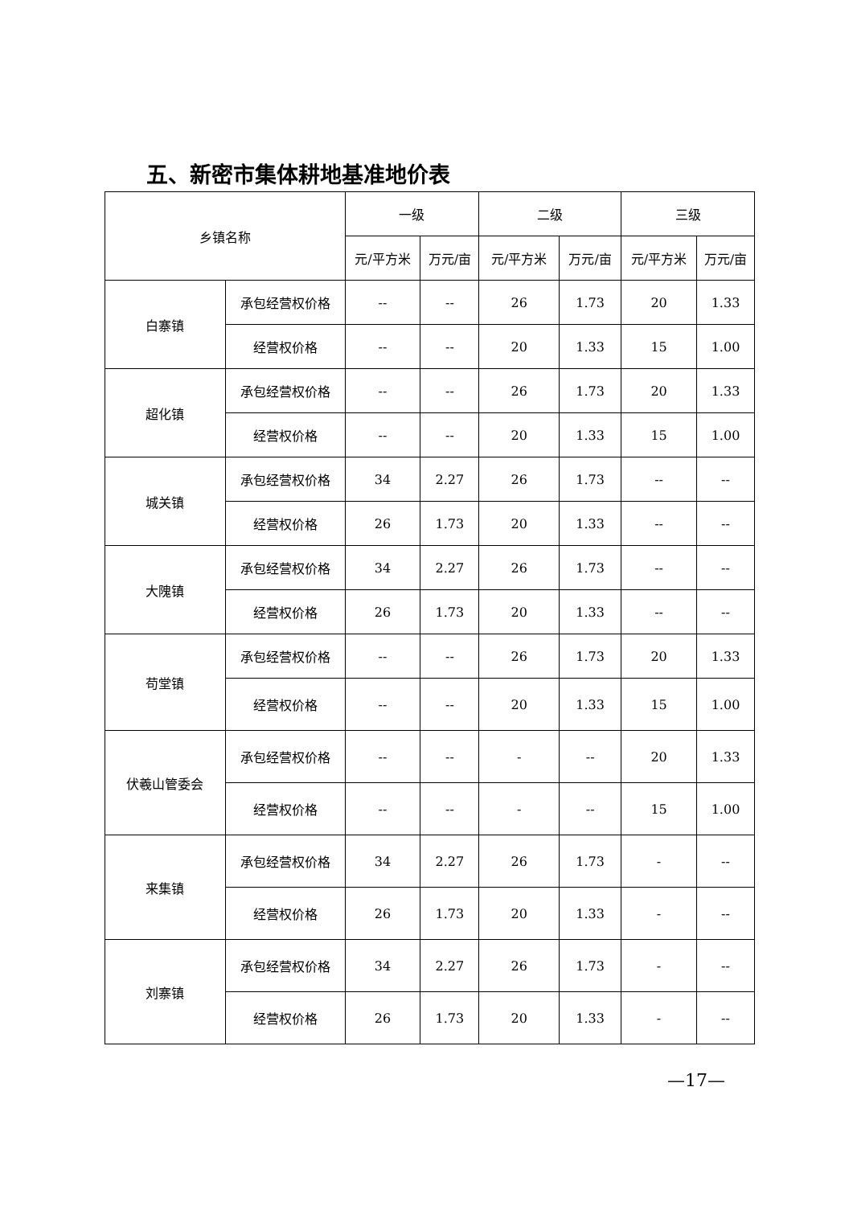五、新密市集体耕地基准地价表
| 乡镇名称 | | 一级 | | 二级 | | 三级 | |
| --- | --- | --- | --- | --- | --- | --- | --- |
| | | 元/平方米 | 万元/亩 | 元/平方米 | 万元/亩 | 元/平方米 | 万元/亩 |
| 白寨镇 | 承包经营权价格 | -- | -- | 26 | 1.73 | 20 | 1.33 |
| | 经营权价格 | -- | -- | 20 | 1.33 | 15 | 1.00 |
| 超化镇 | 承包经营权价格 | -- | -- | 26 | 1.73 | 20 | 1.33 |
| | 经营权价格 | -- | -- | 20 | 1.33 | 15 | 1.00 |
| 城关镇 | 承包经营权价格 | 34 | 2.27 | 26 | 1.73 | -- | -- |
| | 经营权价格 | 26 | 1.73 | 20 | 1.33 | -- | -- |
| 大隗镇 | 承包经营权价格 | 34 | 2.27 | 26 | 1.73 | -- | -- |
| | 经营权价格 | 26 | 1.73 | 20 | 1.33 | -- | -- |
| 苟堂镇 | 承包经营权价格 | -- | -- | 26 | 1.73 | 20 | 1.33 |
| | 经营权价格 | -- | -- | 20 | 1.33 | 15 | 1.00 |
| 伏羲山管委会 | 承包经营权价格 | -- | -- | - | -- | 20 | 1.33 |
| | 经营权价格 | -- | -- | - | -- | 15 | 1.00 |
| 来集镇 | 承包经营权价格 | 34 | 2.27 | 26 | 1.73 | - | -- |
| | 经营权价格 | 26 | 1.73 | 20 | 1.33 | - | -- |
| 刘寨镇 | 承包经营权价格 | 34 | 2.27 | 26 | 1.73 | - | -- |
| | 经营权价格 | 26 | 1.73 | 20 | 1.33 | - | -- |
—17—